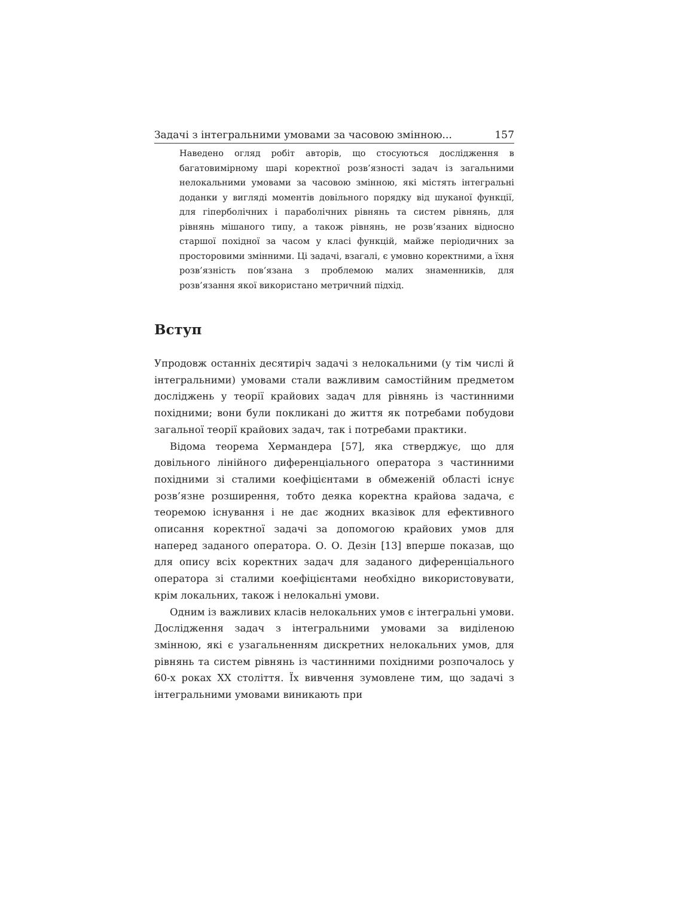Задачі з інтегральними умовами за часовою змінною... 157
Наведено огляд робіт авторів, що стосуються дослідження в багатовимірному шарі коректної розв’язності задач із загальними нелокальними умовами за часовою змінною, які містять інтегральні доданки у вигляді моментів довільного порядку від шуканої функції, для гіперболічних і параболічних рівнянь та систем рівнянь, для рівнянь мішаного типу, а також рівнянь, не розв’язаних відносно старшої похідної за часом у класі функцій, майже періодичних за просторовими змінними. Ці задачі, взагалі, є умовно коректними, а їхня розв’язність пов’язана з проблемою малих знаменників, для розв’язання якої використано метричний підхід.
Вступ
Упродовж останніх десятиріч задачі з нелокальними (у тім числі й інтегральними) умовами стали важливим самостійним предметом досліджень у теорії крайових задач для рівнянь із частинними похідними; вони були покликані до життя як потребами побудови загальної теорії крайових задач, так і потребами практики.
Відома теорема Хермандера [57], яка стверджує, що для довільного лінійного диференціального оператора з частинними похідними зі сталими коефіцієнтами в обмеженій області існує розв’язне розширення, тобто деяка коректна крайова задача, є теоремою існування і не дає жодних вказівок для ефективного описання коректної задачі за допомогою крайових умов для наперед заданого оператора. О. О. Дезін [13] вперше показав, що для опису всіх коректних задач для заданого диференціального оператора зі сталими коефіцієнтами необхідно використовувати, крім локальних, також і нелокальні умови.
Одним із важливих класів нелокальних умов є інтегральні умови. Дослідження задач з інтегральними умовами за виділеною змінною, які є узагальненням дискретних нелокальних умов, для рівнянь та систем рівнянь із частинними похідними розпочалось у 60-х роках XX століття. Їх вивчення зумовлене тим, що задачі з інтегральними умовами виникають при